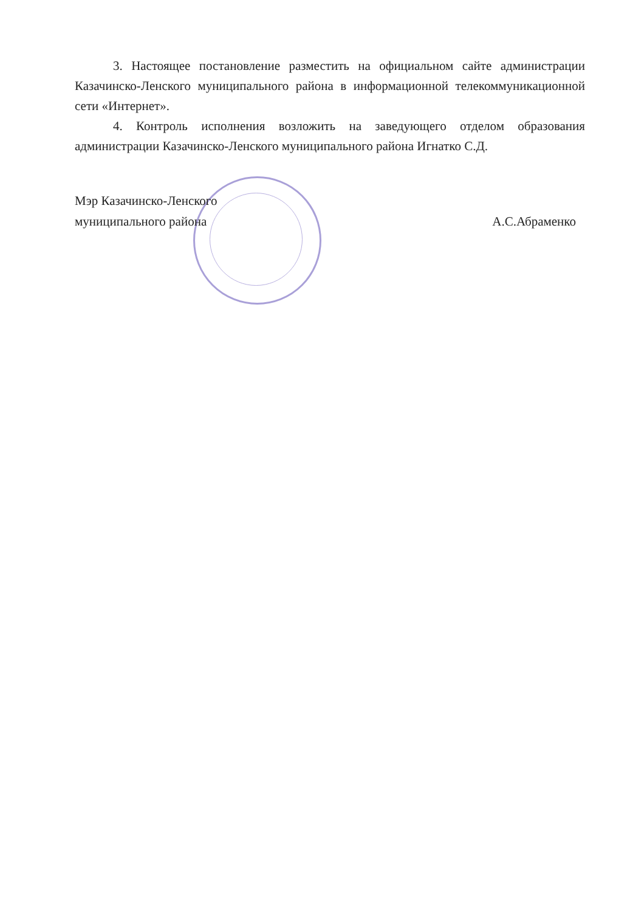3. Настоящее постановление разместить на официальном сайте администрации Казачинско-Ленского муниципального района в информационной телекоммуникационной сети «Интернет».
4. Контроль исполнения возложить на заведующего отделом образования администрации Казачинско-Ленского муниципального района Игнатко С.Д.
Мэр Казачинско-Ленского
муниципального района
А.С.Абраменко